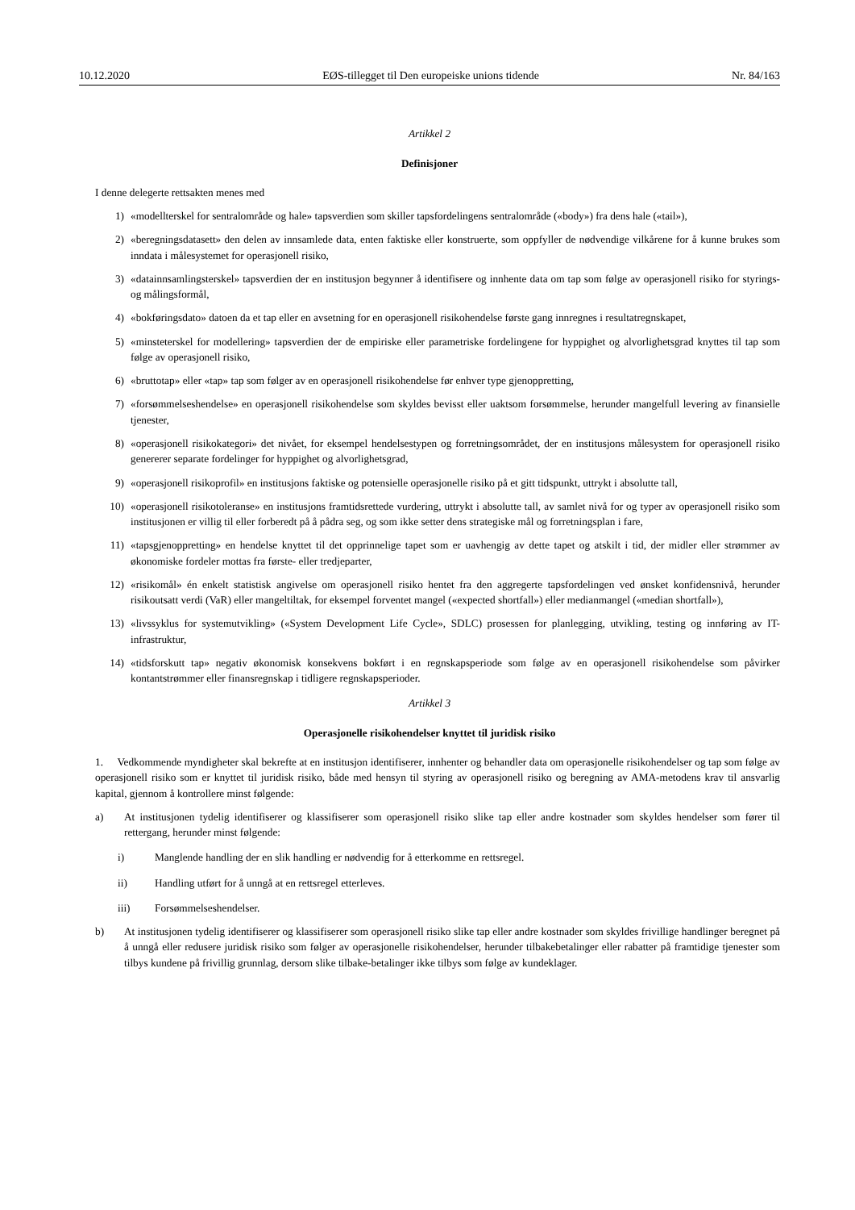10.12.2020 EØS-tillegget til Den europeiske unions tidende Nr. 84/163
Artikkel 2
Definisjoner
I denne delegerte rettsakten menes med
1) «modellterskel for sentralområde og hale» tapsverdien som skiller tapsfordelingens sentralområde («body») fra dens hale («tail»),
2) «beregningsdatasett» den delen av innsamlede data, enten faktiske eller konstruerte, som oppfyller de nødvendige vilkårene for å kunne brukes som inndata i målesystemet for operasjonell risiko,
3) «datainnsamlingsterskel» tapsverdien der en institusjon begynner å identifisere og innhente data om tap som følge av operasjonell risiko for styrings- og målingsformål,
4) «bokføringsdato» datoen da et tap eller en avsetning for en operasjonell risikohendelse første gang innregnes i resultatregnskapet,
5) «minsteterskel for modellering» tapsverdien der de empiriske eller parametriske fordelingene for hyppighet og alvorlighetsgrad knyttes til tap som følge av operasjonell risiko,
6) «bruttotap» eller «tap» tap som følger av en operasjonell risikohendelse før enhver type gjenoppretting,
7) «forsømmelseshendelse» en operasjonell risikohendelse som skyldes bevisst eller uaktsom forsømmelse, herunder mangelfull levering av finansielle tjenester,
8) «operasjonell risikokategori» det nivået, for eksempel hendelsestypen og forretningsområdet, der en institusjons målesystem for operasjonell risiko genererer separate fordelinger for hyppighet og alvorlighetsgrad,
9) «operasjonell risikoprofil» en institusjons faktiske og potensielle operasjonelle risiko på et gitt tidspunkt, uttrykt i absolutte tall,
10) «operasjonell risikotoleranse» en institusjons framtidsrettede vurdering, uttrykt i absolutte tall, av samlet nivå for og typer av operasjonell risiko som institusjonen er villig til eller forberedt på å pådra seg, og som ikke setter dens strategiske mål og forretningsplan i fare,
11) «tapsgjenoppretting» en hendelse knyttet til det opprinnelige tapet som er uavhengig av dette tapet og atskilt i tid, der midler eller strømmer av økonomiske fordeler mottas fra første- eller tredjeparter,
12) «risikomål» én enkelt statistisk angivelse om operasjonell risiko hentet fra den aggregerte tapsfordelingen ved ønsket konfidensnivå, herunder risikoutsatt verdi (VaR) eller mangeltiltak, for eksempel forventet mangel («expected shortfall») eller medianmangel («median shortfall»),
13) «livssyklus for systemutvikling» («System Development Life Cycle», SDLC) prosessen for planlegging, utvikling, testing og innføring av IT-infrastruktur,
14) «tidsforskutt tap» negativ økonomisk konsekvens bokført i en regnskapsperiode som følge av en operasjonell risikohendelse som påvirker kontantstrømmer eller finansregnskap i tidligere regnskapsperioder.
Artikkel 3
Operasjonelle risikohendelser knyttet til juridisk risiko
1. Vedkommende myndigheter skal bekrefte at en institusjon identifiserer, innhenter og behandler data om operasjonelle risikohendelser og tap som følge av operasjonell risiko som er knyttet til juridisk risiko, både med hensyn til styring av operasjonell risiko og beregning av AMA-metodens krav til ansvarlig kapital, gjennom å kontrollere minst følgende:
a) At institusjonen tydelig identifiserer og klassifiserer som operasjonell risiko slike tap eller andre kostnader som skyldes hendelser som fører til rettergang, herunder minst følgende:
i) Manglende handling der en slik handling er nødvendig for å etterkomme en rettsregel.
ii) Handling utført for å unngå at en rettsregel etterleves.
iii) Forsømmelseshendelser.
b) At institusjonen tydelig identifiserer og klassifiserer som operasjonell risiko slike tap eller andre kostnader som skyldes frivillige handlinger beregnet på å unngå eller redusere juridisk risiko som følger av operasjonelle risikohendelser, herunder tilbakebetalinger eller rabatter på framtidige tjenester som tilbys kundene på frivillig grunnlag, dersom slike tilbake-betalinger ikke tilbys som følge av kundeklager.